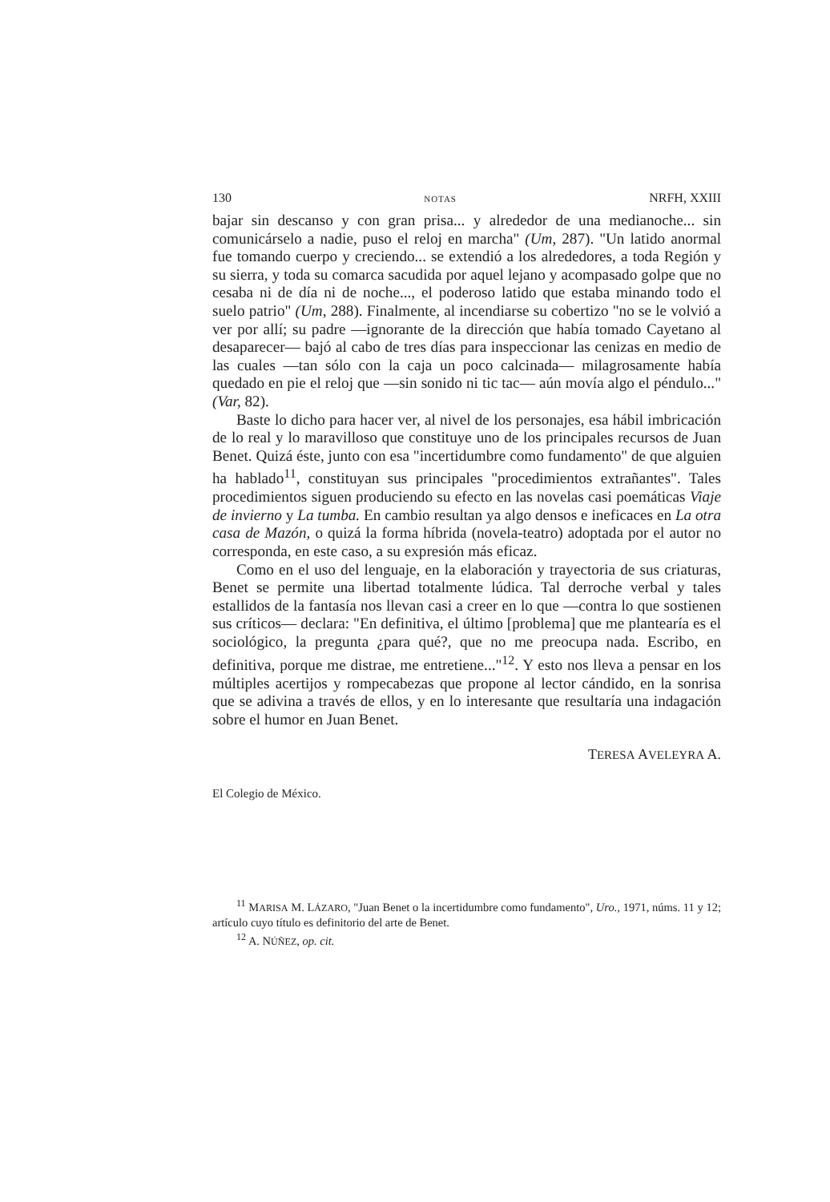130 NOTAS NRFH, XXIII
bajar sin descanso y con gran prisa... y alrededor de una medianoche... sin comunicárselo a nadie, puso el reloj en marcha" (Um, 287). "Un latido anormal fue tomando cuerpo y creciendo... se extendió a los alrededores, a toda Región y su sierra, y toda su comarca sacudida por aquel lejano y acompasado golpe que no cesaba ni de día ni de noche..., el poderoso latido que estaba minando todo el suelo patrio" (Um, 288). Finalmente, al incendiarse su cobertizo "no se le volvió a ver por allí; su padre —ignorante de la dirección que había tomado Cayetano al desaparecer— bajó al cabo de tres días para inspeccionar las cenizas en medio de las cuales —tan sólo con la caja un poco calcinada— milagrosamente había quedado en pie el reloj que —sin sonido ni tic tac— aún movía algo el péndulo..." (Var, 82).
Baste lo dicho para hacer ver, al nivel de los personajes, esa hábil imbricación de lo real y lo maravilloso que constituye uno de los principales recursos de Juan Benet. Quizá éste, junto con esa "incertidumbre como fundamento" de que alguien ha hablado<sup>11</sup>, constituyan sus principales "procedimientos extrañantes". Tales procedimientos siguen produciendo su efecto en las novelas casi poemáticas Viaje de invierno y La tumba. En cambio resultan ya algo densos e ineficaces en La otra casa de Mazón, o quizá la forma híbrida (novela-teatro) adoptada por el autor no corresponda, en este caso, a su expresión más eficaz.
Como en el uso del lenguaje, en la elaboración y trayectoria de sus criaturas, Benet se permite una libertad totalmente lúdica. Tal derroche verbal y tales estallidos de la fantasía nos llevan casi a creer en lo que —contra lo que sostienen sus críticos— declara: "En definitiva, el último [problema] que me plantearía es el sociológico, la pregunta ¿para qué?, que no me preocupa nada. Escribo, en definitiva, porque me distrae, me entretiene..."<sup>12</sup>. Y esto nos lleva a pensar en los múltiples acertijos y rompecabezas que propone al lector cándido, en la sonrisa que se adivina a través de ellos, y en lo interesante que resultaría una indagación sobre el humor en Juan Benet.
TERESA AVELEYRA A.
El Colegio de México.
<sup>11</sup> MARISA M. LÁZARO, "Juan Benet o la incertidumbre como fundamento", Uro., 1971, núms. 11 y 12; artículo cuyo título es definitorio del arte de Benet.
<sup>12</sup> A. NÚÑEZ, op. cit.